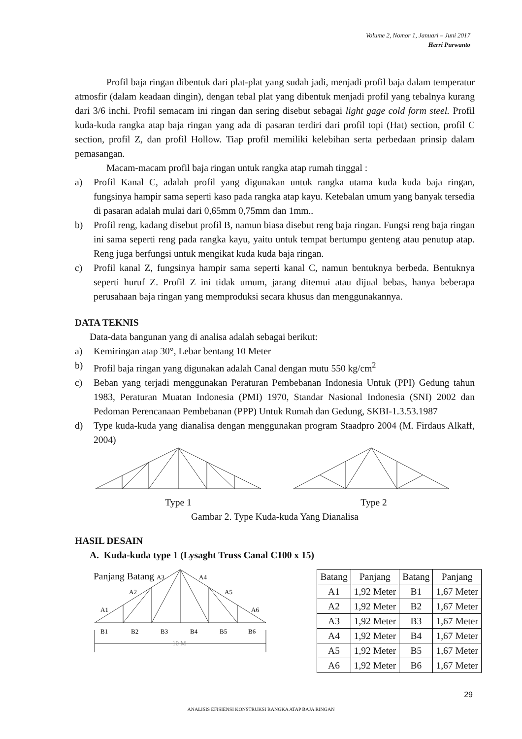Volume 2, Nomor 1, Januari – Juni 2017
Herri Purwanto
Profil baja ringan dibentuk dari plat-plat yang sudah jadi, menjadi profil baja dalam temperatur atmosfir (dalam keadaan dingin), dengan tebal plat yang dibentuk menjadi profil yang tebalnya kurang dari 3/6 inchi. Profil semacam ini ringan dan sering disebut sebagai light gage cold form steel. Profil kuda-kuda rangka atap baja ringan yang ada di pasaran terdiri dari profil topi (Hat) section, profil C section, profil Z, dan profil Hollow. Tiap profil memiliki kelebihan serta perbedaan prinsip dalam pemasangan.
Macam-macam profil baja ringan untuk rangka atap rumah tinggal :
a) Profil Kanal C, adalah profil yang digunakan untuk rangka utama kuda kuda baja ringan, fungsinya hampir sama seperti kaso pada rangka atap kayu. Ketebalan umum yang banyak tersedia di pasaran adalah mulai dari 0,65mm 0,75mm dan 1mm..
b) Profil reng, kadang disebut profil B, namun biasa disebut reng baja ringan. Fungsi reng baja ringan ini sama seperti reng pada rangka kayu, yaitu untuk tempat bertumpu genteng atau penutup atap. Reng juga berfungsi untuk mengikat kuda kuda baja ringan.
c) Profil kanal Z, fungsinya hampir sama seperti kanal C, namun bentuknya berbeda. Bentuknya seperti huruf Z. Profil Z ini tidak umum, jarang ditemui atau dijual bebas, hanya beberapa perusahaan baja ringan yang memproduksi secara khusus dan menggunakannya.
DATA TEKNIS
Data-data bangunan yang di analisa adalah sebagai berikut:
a) Kemiringan atap 30°, Lebar bentang 10 Meter
b) Profil baja ringan yang digunakan adalah Canal dengan mutu 550 kg/cm<sup>2</sup>
c) Beban yang terjadi menggunakan Peraturan Pembebanan Indonesia Untuk (PPI) Gedung tahun 1983, Peraturan Muatan Indonesia (PMI) 1970, Standar Nasional Indonesia (SNI) 2002 dan Pedoman Perencanaan Pembebanan (PPP) Untuk Rumah dan Gedung, SKBI-1.3.53.1987
d) Type kuda-kuda yang dianalisa dengan menggunakan program Staadpro 2004 (M. Firdaus Alkaff, 2004)
Type 1
Type 2
Gambar 2. Type Kuda-kuda Yang Dianalisa
HASIL DESAIN
A. Kuda-kuda type 1 (Lysaght Truss Canal C100 x 15)
Panjang Batang
A1
A2
A3
A4
A5
A6
B1
B2
B3
B4
B5
B6
10 M
| Batang | Panjang | Batang | Panjang |
| --- | --- | --- | --- |
| A1 | 1,92 Meter | B1 | 1,67 Meter |
| A2 | 1,92 Meter | B2 | 1,67 Meter |
| A3 | 1,92 Meter | B3 | 1,67 Meter |
| A4 | 1,92 Meter | B4 | 1,67 Meter |
| A5 | 1,92 Meter | B5 | 1,67 Meter |
| A6 | 1,92 Meter | B6 | 1,67 Meter |
29
ANALISIS EFISIENSI KONSTRUKSI RANGKA ATAP BAJA RINGAN